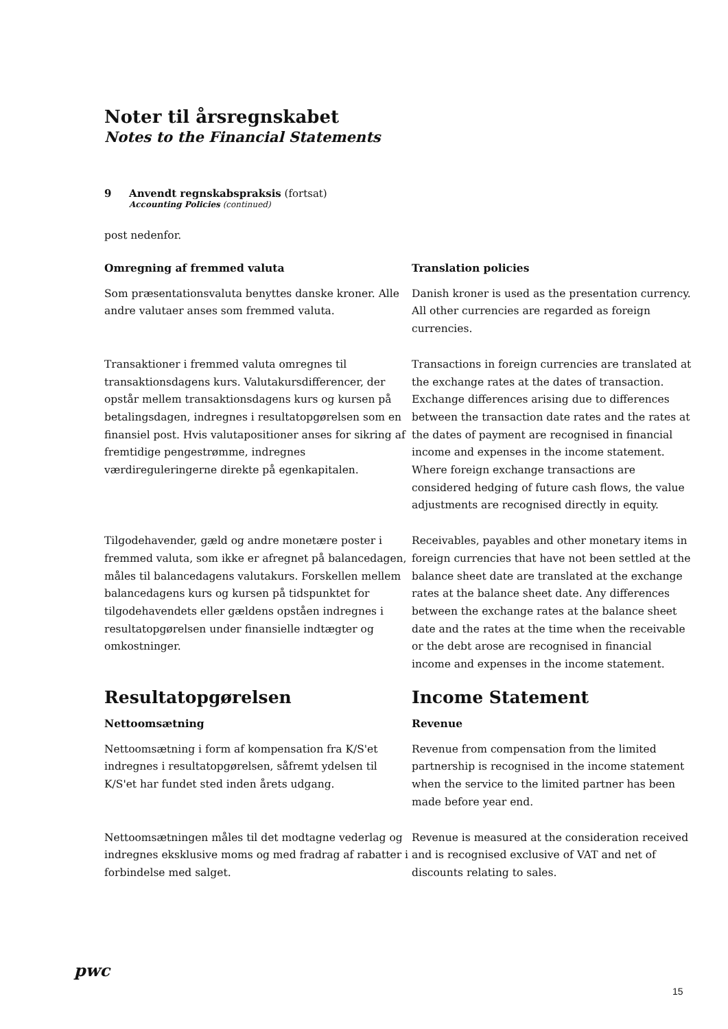Noter til årsregnskabet
Notes to the Financial Statements
9 Anvendt regnskabspraksis (fortsat)
Accounting Policies (continued)
post nedenfor.
Omregning af fremmed valuta Translation policies
Som præsentationsvaluta benyttes danske kroner. Alle andre valutaer anses som fremmed valuta.
Danish kroner is used as the presentation currency. All other currencies are regarded as foreign currencies.
Transaktioner i fremmed valuta omregnes til transaktionsdagens kurs. Valutakursdifferencer, der opstår mellem transaktionsdagens kurs og kursen på betalingsdagen, indregnes i resultatopgørelsen som en finansiel post. Hvis valutapositioner anses for sikring af fremtidige pengestrømme, indregnes værdireguleringerne direkte på egenkapitalen.
Transactions in foreign currencies are translated at the exchange rates at the dates of transaction. Exchange differences arising due to differences between the transaction date rates and the rates at the dates of payment are recognised in financial income and expenses in the income statement. Where foreign exchange transactions are considered hedging of future cash flows, the value adjustments are recognised directly in equity.
Tilgodehavender, gæld og andre monetære poster i fremmed valuta, som ikke er afregnet på balancedagen, måles til balancedagens valutakurs. Forskellen mellem balancedagens kurs og kursen på tidspunktet for tilgodehavendets eller gældens opståen indregnes i resultatopgørelsen under finansielle indtægter og omkostninger.
Receivables, payables and other monetary items in foreign currencies that have not been settled at the balance sheet date are translated at the exchange rates at the balance sheet date. Any differences between the exchange rates at the balance sheet date and the rates at the time when the receivable or the debt arose are recognised in financial income and expenses in the income statement.
Resultatopgørelsen Income Statement
Nettoomsætning Revenue
Nettoomsætning i form af kompensation fra K/S'et indregnes i resultatopgørelsen, såfremt ydelsen til K/S'et har fundet sted inden årets udgang.
Revenue from compensation from the limited partnership is recognised in the income statement when the service to the limited partner has been made before year end.
Nettoomsætningen måles til det modtagne vederlag og indregnes eksklusive moms og med fradrag af rabatter i forbindelse med salget.
Revenue is measured at the consideration received and is recognised exclusive of VAT and net of discounts relating to sales.
pwc
15